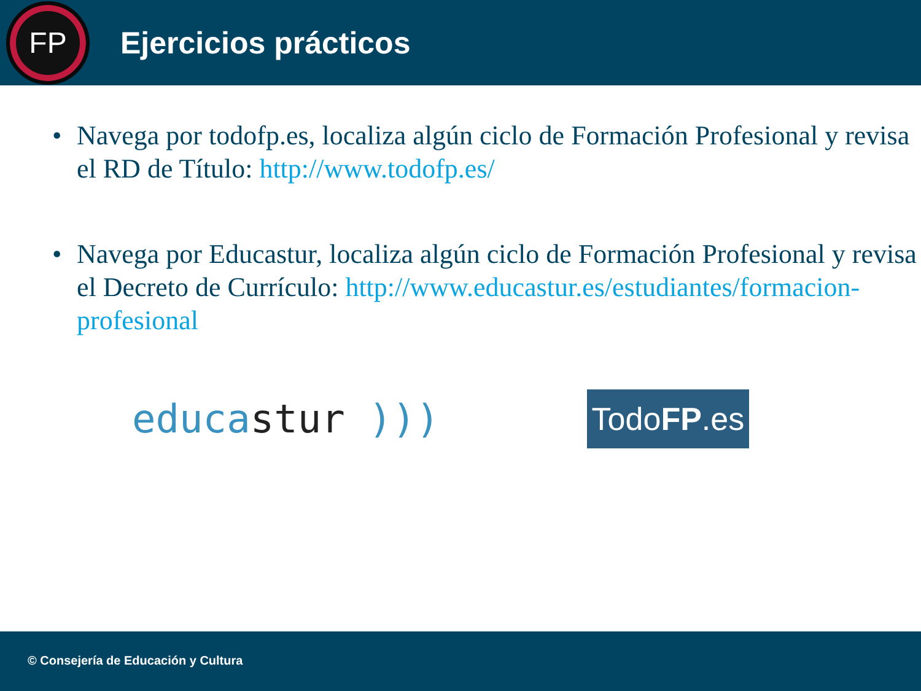FP
Ejercicios prácticos
• Navega por todofp.es, localiza algún ciclo de Formación Profesional y revisa el RD de Título: http://www.todofp.es/
• Navega por Educastur, localiza algún ciclo de Formación Profesional y revisa el Decreto de Currículo: http://www.educastur.es/estudiantes/formacion-profesional
educastur )))
Todo FP.es
© Consejería de Educación y Cultura